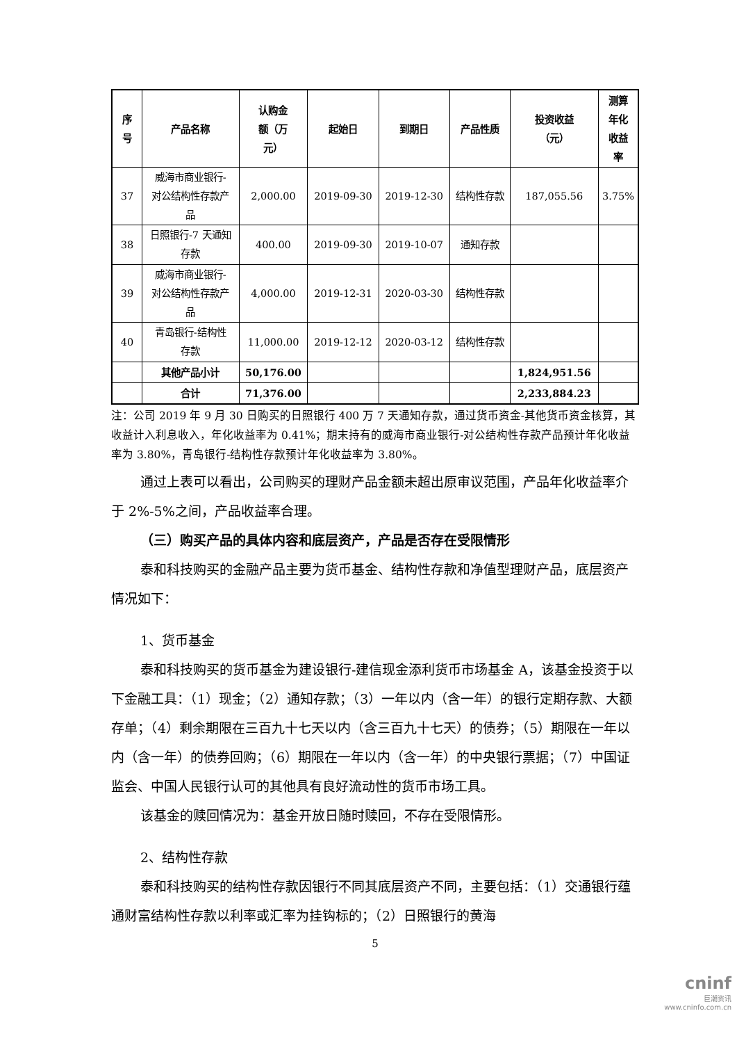| 序 号 | 产品名称 | 认购金 额（万 元） | 起始日 | 到期日 | 产品性质 | 投资收益 （元） | 测算 年化 收益 率 |
| --- | --- | --- | --- | --- | --- | --- | --- |
| 37 | 威海市商业银行- 对公结构性存款产 品 | 2,000.00 | 2019-09-30 | 2019-12-30 | 结构性存款 | 187,055.56 | 3.75% |
| 38 | 日照银行-7 天通知 存款 | 400.00 | 2019-09-30 | 2019-10-07 | 通知存款 | | |
| 39 | 威海市商业银行- 对公结构性存款产 品 | 4,000.00 | 2019-12-31 | 2020-03-30 | 结构性存款 | | |
| 40 | 青岛银行-结构性 存款 | 11,000.00 | 2019-12-12 | 2020-03-12 | 结构性存款 | | |
| | 其他产品小计 | 50,176.00 | | | | 1,824,951.56 | |
| | 合计 | 71,376.00 | | | | 2,233,884.23 | |
注：公司 2019 年 9 月 30 日购买的日照银行 400 万 7 天通知存款，通过货币资金-其他货币资金核算，其收益计入利息收入，年化收益率为 0.41%；期末持有的威海市商业银行-对公结构性存款产品预计年化收益率为 3.80%，青岛银行-结构性存款预计年化收益率为 3.80%。
通过上表可以看出，公司购买的理财产品金额未超出原审议范围，产品年化收益率介于 2%-5%之间，产品收益率合理。
（三）购买产品的具体内容和底层资产，产品是否存在受限情形
泰和科技购买的金融产品主要为货币基金、结构性存款和净值型理财产品，底层资产情况如下：
1、货币基金
泰和科技购买的货币基金为建设银行-建信现金添利货币市场基金 A，该基金投资于以下金融工具：（1）现金；（2）通知存款；（3）一年以内（含一年）的银行定期存款、大额存单；（4）剩余期限在三百九十七天以内（含三百九十七天）的债券；（5）期限在一年以内（含一年）的债券回购；（6）期限在一年以内（含一年）的中央银行票据；（7）中国证监会、中国人民银行认可的其他具有良好流动性的货币市场工具。
该基金的赎回情况为：基金开放日随时赎回，不存在受限情形。
2、结构性存款
泰和科技购买的结构性存款因银行不同其底层资产不同，主要包括：（1）交通银行蕴通财富结构性存款以利率或汇率为挂钩标的；（2）日照银行的黄海
5
cninf
巨潮资讯
www.cninfo.com.cn